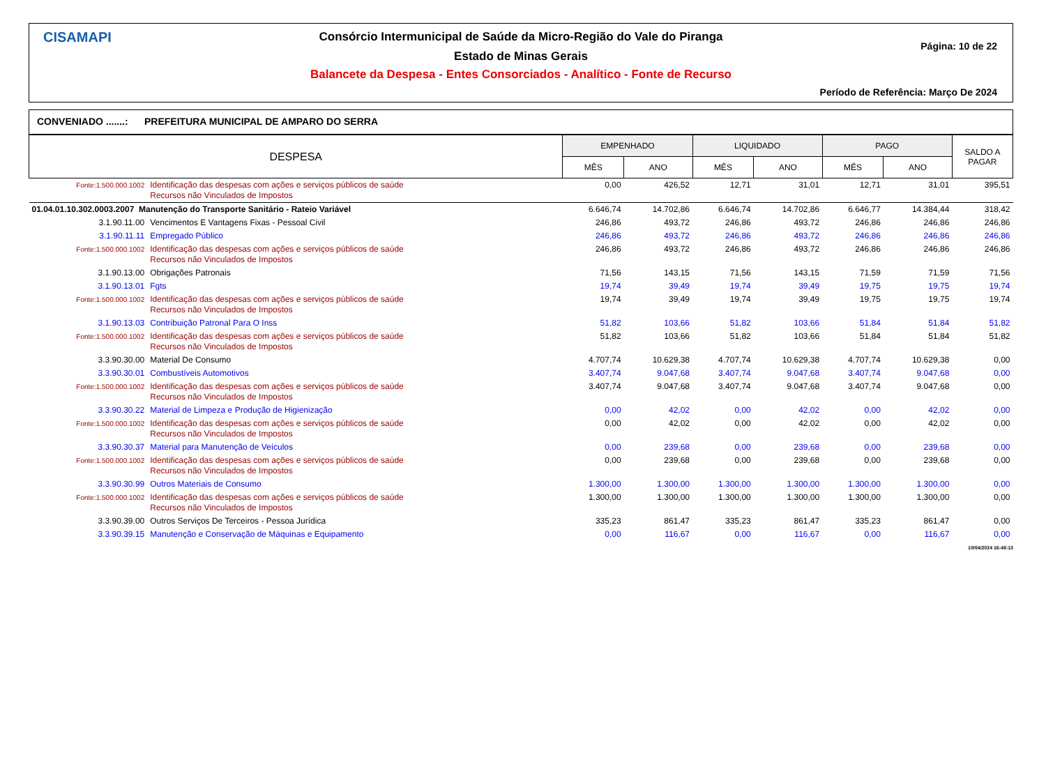CISAMAPI
Consórcio Intermunicipal de Saúde da Micro-Região do Vale do Piranga
Estado de Minas Gerais
Balancete da Despesa - Entes Consorciados - Analítico - Fonte de Recurso
Página: 10 de 22
Período de Referência: Março De 2024
CONVENIADO .......: PREFEITURA MUNICIPAL DE AMPARO DO SERRA
| DESPESA | | EMPENHADO | | LIQUIDADO | | PAGO | | SALDO A PAGAR |
| --- | --- | --- | --- | --- | --- | --- | --- | --- |
| | | MÊS | ANO | MÊS | ANO | MÊS | ANO | |
| Fonte:1.500.000.1002 | Identificação das despesas com ações e serviços públicos de saúde Recursos não Vinculados de Impostos | 0,00 | 426,52 | 12,71 | 31,01 | 12,71 | 31,01 | 395,51 |
| 01.04.01.10.302.0003.2007 Manutenção do Transporte Sanitário - Rateio Variável | | 6.646,74 | 14.702,86 | 6.646,74 | 14.702,86 | 6.646,77 | 14.384,44 | 318,42 |
| 3.1.90.11.00 | Vencimentos E Vantagens Fixas - Pessoal Civil | 246,86 | 493,72 | 246,86 | 493,72 | 246,86 | 246,86 | 246,86 |
| 3.1.90.11.11 | Empregado Público | 246,86 | 493,72 | 246,86 | 493,72 | 246,86 | 246,86 | 246,86 |
| Fonte:1.500.000.1002 | Identificação das despesas com ações e serviços públicos de saúde Recursos não Vinculados de Impostos | 246,86 | 493,72 | 246,86 | 493,72 | 246,86 | 246,86 | 246,86 |
| 3.1.90.13.00 | Obrigações Patronais | 71,56 | 143,15 | 71,56 | 143,15 | 71,59 | 71,59 | 71,56 |
| 3.1.90.13.01 | Fgts | 19,74 | 39,49 | 19,74 | 39,49 | 19,75 | 19,75 | 19,74 |
| Fonte:1.500.000.1002 | Identificação das despesas com ações e serviços públicos de saúde Recursos não Vinculados de Impostos | 19,74 | 39,49 | 19,74 | 39,49 | 19,75 | 19,75 | 19,74 |
| 3.1.90.13.03 | Contribuição Patronal Para O Inss | 51,82 | 103,66 | 51,82 | 103,66 | 51,84 | 51,84 | 51,82 |
| Fonte:1.500.000.1002 | Identificação das despesas com ações e serviços públicos de saúde Recursos não Vinculados de Impostos | 51,82 | 103,66 | 51,82 | 103,66 | 51,84 | 51,84 | 51,82 |
| 3.3.90.30.00 | Material De Consumo | 4.707,74 | 10.629,38 | 4.707,74 | 10.629,38 | 4.707,74 | 10.629,38 | 0,00 |
| 3.3.90.30.01 | Combustíveis Automotivos | 3.407,74 | 9.047,68 | 3.407,74 | 9.047,68 | 3.407,74 | 9.047,68 | 0,00 |
| Fonte:1.500.000.1002 | Identificação das despesas com ações e serviços públicos de saúde Recursos não Vinculados de Impostos | 3.407,74 | 9.047,68 | 3.407,74 | 9.047,68 | 3.407,74 | 9.047,68 | 0,00 |
| 3.3.90.30.22 | Material de Limpeza e Produção de Higienização | 0,00 | 42,02 | 0,00 | 42,02 | 0,00 | 42,02 | 0,00 |
| Fonte:1.500.000.1002 | Identificação das despesas com ações e serviços públicos de saúde Recursos não Vinculados de Impostos | 0,00 | 42,02 | 0,00 | 42,02 | 0,00 | 42,02 | 0,00 |
| 3.3.90.30.37 | Material para Manutenção de Veículos | 0,00 | 239,68 | 0,00 | 239,68 | 0,00 | 239,68 | 0,00 |
| Fonte:1.500.000.1002 | Identificação das despesas com ações e serviços públicos de saúde Recursos não Vinculados de Impostos | 0,00 | 239,68 | 0,00 | 239,68 | 0,00 | 239,68 | 0,00 |
| 3.3.90.30.99 | Outros Materiais de Consumo | 1.300,00 | 1.300,00 | 1.300,00 | 1.300,00 | 1.300,00 | 1.300,00 | 0,00 |
| Fonte:1.500.000.1002 | Identificação das despesas com ações e serviços públicos de saúde Recursos não Vinculados de Impostos | 1.300,00 | 1.300,00 | 1.300,00 | 1.300,00 | 1.300,00 | 1.300,00 | 0,00 |
| 3.3.90.39.00 | Outros Serviços De Terceiros - Pessoa Jurídica | 335,23 | 861,47 | 335,23 | 861,47 | 335,23 | 861,47 | 0,00 |
| 3.3.90.39.15 | Manutenção e Conservação de Máquinas e Equipamento | 0,00 | 116,67 | 0,00 | 116,67 | 0,00 | 116,67 | 0,00 |
10/04/2024 16:48:13